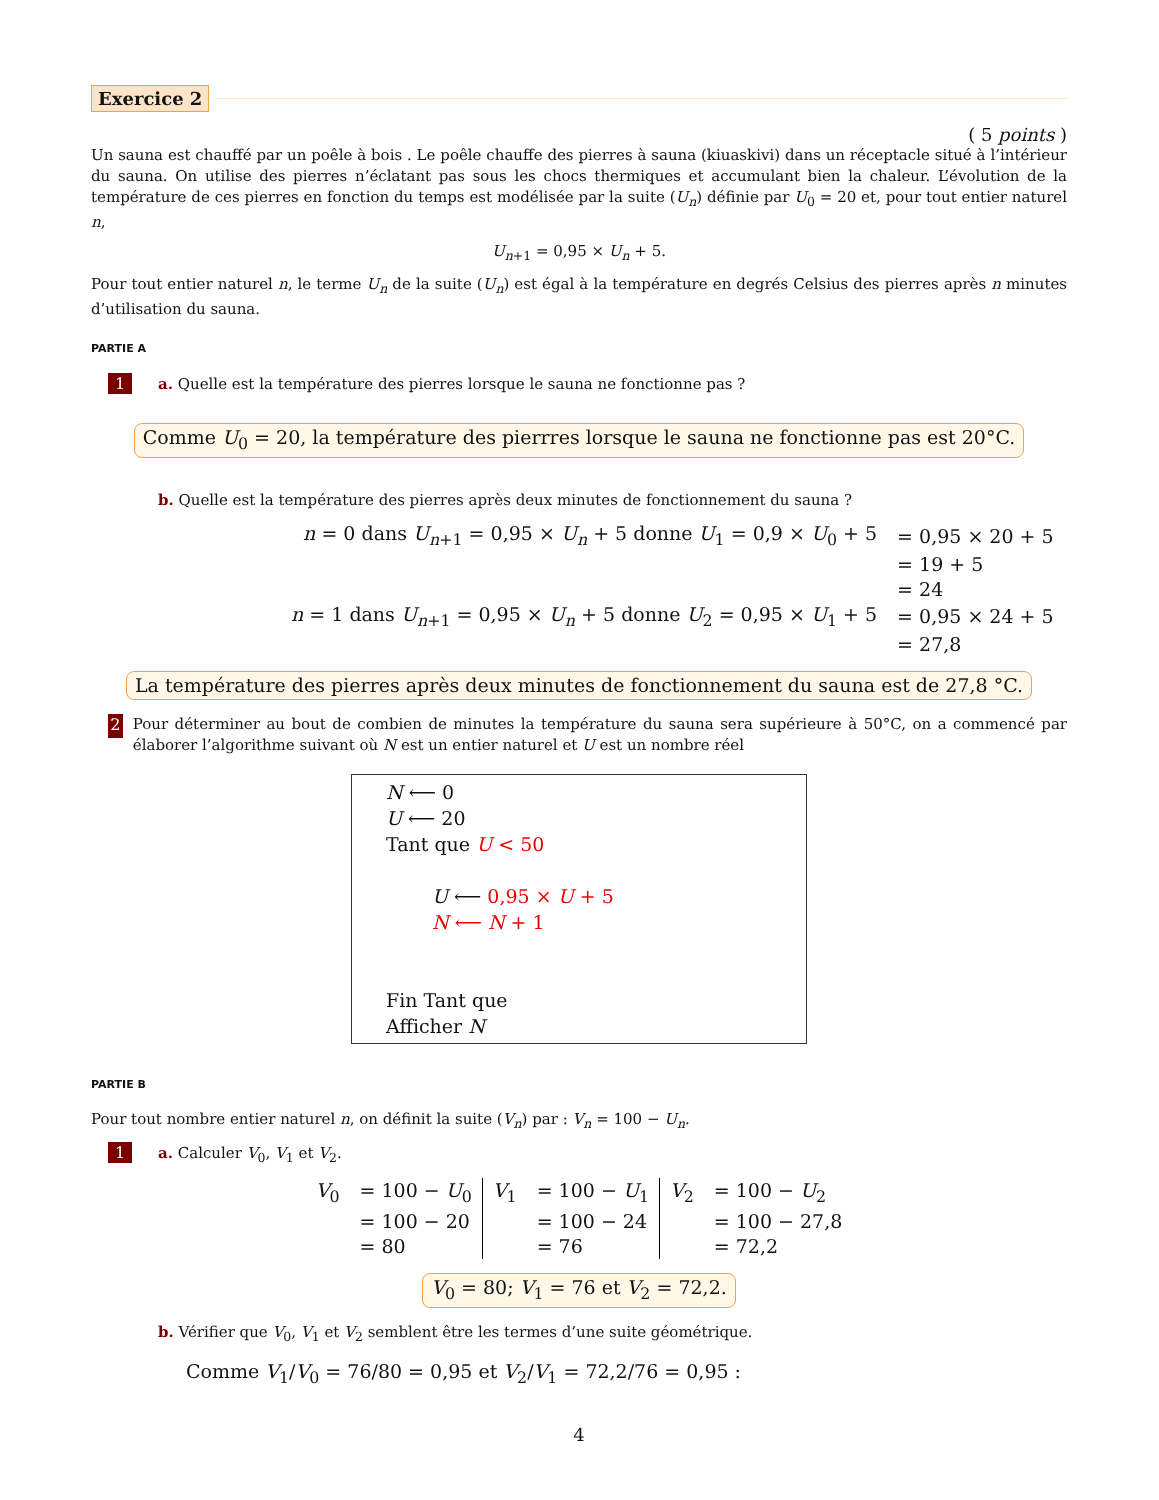Exercice 2
( 5 points )
Un sauna est chauffé par un poêle à bois . Le poêle chauffe des pierres à sauna (kiuaskivi) dans un réceptacle situé à l’intérieur du sauna. On utilise des pierres n’éclatant pas sous les chocs thermiques et accumulant bien la chaleur. L’évolution de la température de ces pierres en fonction du temps est modélisée par la suite (U<sub>n</sub>) définie par U<sub>0</sub> = 20 et, pour tout entier naturel n,
U<sub>n+1</sub> = 0,95 × U<sub>n</sub> + 5.
Pour tout entier naturel n, le terme U<sub>n</sub> de la suite (U<sub>n</sub>) est égal à la température en degrés Celsius des pierres après n minutes d’utilisation du sauna.
PARTIE A
1 a. Quelle est la température des pierres lorsque le sauna ne fonctionne pas ?
Comme U<sub>0</sub> = 20, la température des pierrres lorsque le sauna ne fonctionne pas est 20°C.
b. Quelle est la température des pierres après deux minutes de fonctionnement du sauna ?
| n = 0 dans U<sub>n+1</sub> = 0,95 × U<sub>n</sub> + 5 donne U<sub>1</sub> = 0,9 × U<sub>0</sub> + 5 | = 0,95 × 20 + 5 |
| | = 19 + 5 |
| | = 24 |
| n = 1 dans U<sub>n+1</sub> = 0,95 × U<sub>n</sub> + 5 donne U<sub>2</sub> = 0,95 × U<sub>1</sub> + 5 | = 0,95 × 24 + 5 |
| | = 27,8 |
La température des pierres après deux minutes de fonctionnement du sauna est de 27,8 °C.
2 Pour déterminer au bout de combien de minutes la température du sauna sera supérieure à 50°C, on a commencé par élaborer l’algorithme suivant où N est un entier naturel et U est un nombre réel
N ⟵ 0
U ⟵ 20
Tant que U < 50
U ⟵ 0,95 × U + 5
N ⟵ N + 1
Fin Tant que
Afficher N
PARTIE B
Pour tout nombre entier naturel n, on définit la suite (V<sub>n</sub>) par : V<sub>n</sub> = 100 − U<sub>n</sub>.
1 a. Calculer V<sub>0</sub>, V<sub>1</sub> et V<sub>2</sub>.
| V<sub>0</sub> | = 100 − U<sub>0</sub> | V<sub>1</sub> | = 100 − U<sub>1</sub> | V<sub>2</sub> | = 100 − U<sub>2</sub> |
| | = 100 − 20 | | = 100 − 24 | | = 100 − 27,8 |
| | = 80 | | = 76 | | = 72,2 |
V<sub>0</sub> = 80; V<sub>1</sub> = 76 et V<sub>2</sub> = 72,2.
b. Vérifier que V<sub>0</sub>, V<sub>1</sub> et V<sub>2</sub> semblent être les termes d’une suite géométrique.
Comme V<sub>1</sub>/V<sub>0</sub> = 76/80 = 0,95 et V<sub>2</sub>/V<sub>1</sub> = 72,2/76 = 0,95 :
4